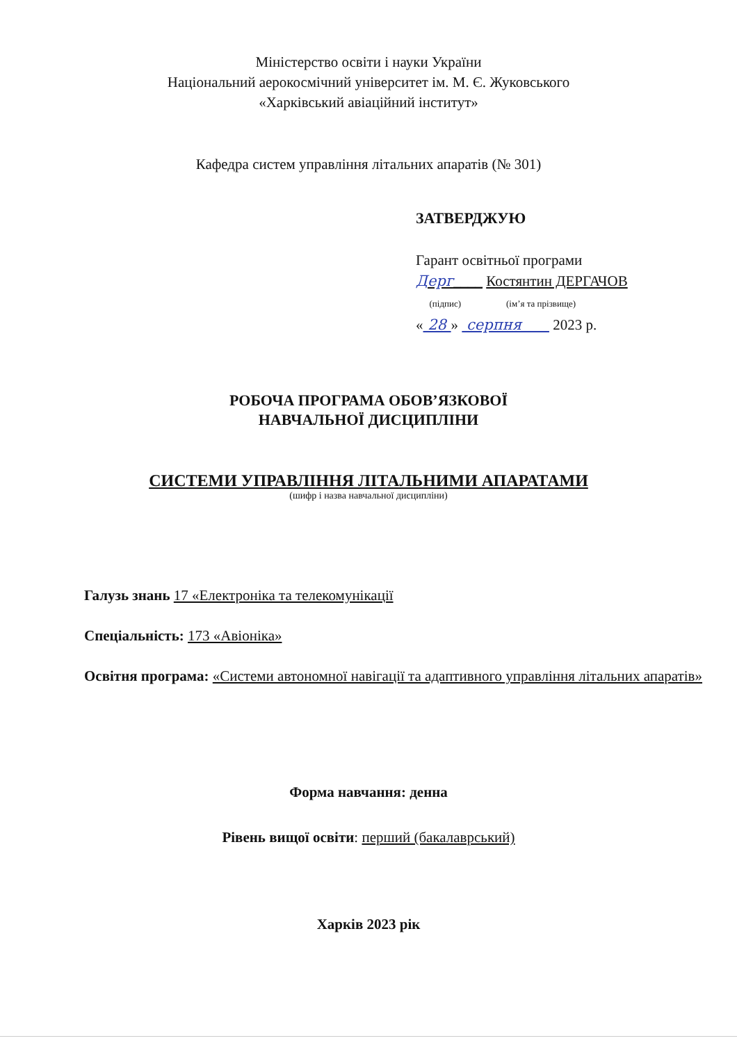Міністерство освіти і науки України
Національний аерокосмічний університет ім. М. Є. Жуковського
«Харківський авіаційний інститут»
Кафедра систем управління літальних апаратів (№ 301)
ЗАТВЕРДЖУЮ
Гарант освітньої програми
Дерг____ Костянтин ДЕРГАЧОВ
(підпис) (ім’я та прізвище)
« 28 » серпня 2023 р.
РОБОЧА ПРОГРАМА ОБОВ’ЯЗКОВОЇ
НАВЧАЛЬНОЇ ДИСЦИПЛІНИ
СИСТЕМИ УПРАВЛІННЯ ЛІТАЛЬНИМИ АПАРАТАМИ
(шифр і назва навчальної дисципліни)
Галузь знань 17 «Електроніка та телекомунікації
Спеціальність: 173 «Авіоніка»
Освітня програма: «Системи автономної навігації та адаптивного управління літальних апаратів»
Форма навчання: денна
Рівень вищої освіти: перший (бакалаврський)
Харків 2023 рік